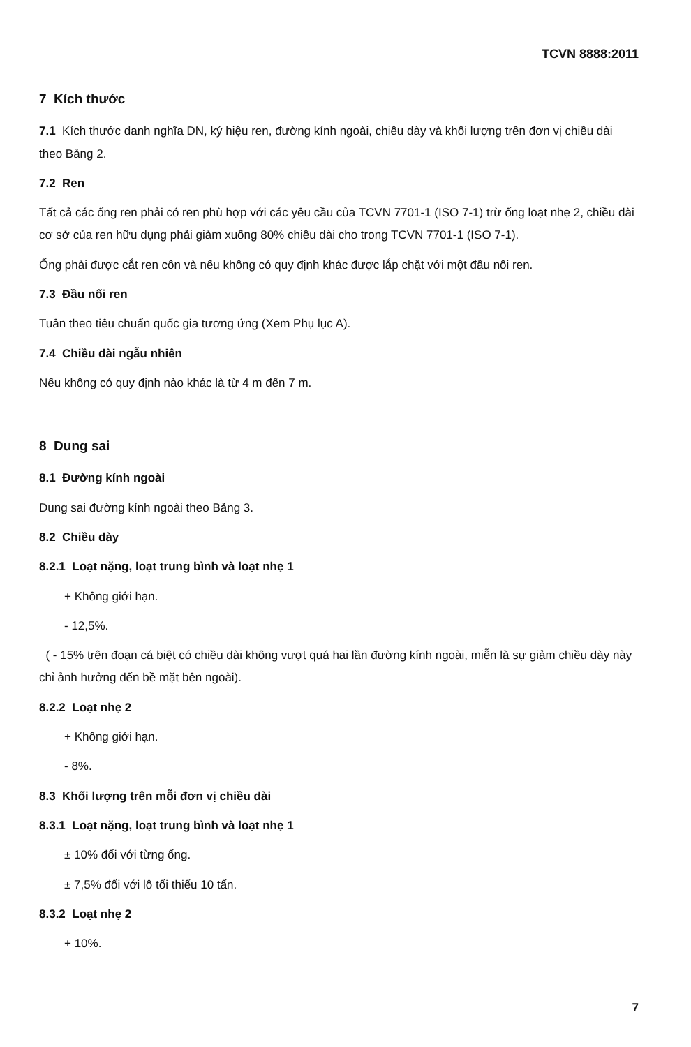TCVN 8888:2011
7 Kích thước
7.1 Kích thước danh nghĩa DN, ký hiệu ren, đường kính ngoài, chiều dày và khối lượng trên đơn vị chiều dài theo Bảng 2.
7.2 Ren
Tất cả các ống ren phải có ren phù hợp với các yêu cầu của TCVN 7701-1 (ISO 7-1) trừ ống loạt nhẹ 2, chiều dài cơ sở của ren hữu dụng phải giảm xuống 80% chiều dài cho trong TCVN 7701-1 (ISO 7-1).
Ống phải được cắt ren côn và nếu không có quy định khác được lắp chặt với một đầu nối ren.
7.3 Đầu nối ren
Tuân theo tiêu chuẩn quốc gia tương ứng (Xem Phụ lục A).
7.4 Chiều dài ngẫu nhiên
Nếu không có quy định nào khác là từ 4 m đến 7 m.
8 Dung sai
8.1 Đường kính ngoài
Dung sai đường kính ngoài theo Bảng 3.
8.2 Chiều dày
8.2.1 Loạt nặng, loạt trung bình và loạt nhẹ 1
+ Không giới hạn.
- 12,5%.
( - 15% trên đoạn cá biệt có chiều dài không vượt quá hai lần đường kính ngoài, miễn là sự giảm chiều dày này chỉ ảnh hưởng đến bề mặt bên ngoài).
8.2.2 Loạt nhẹ 2
+ Không giới hạn.
- 8%.
8.3 Khối lượng trên mỗi đơn vị chiều dài
8.3.1 Loạt nặng, loạt trung bình và loạt nhẹ 1
± 10% đối với từng ống.
± 7,5% đối với lô tối thiểu 10 tấn.
8.3.2 Loạt nhẹ 2
+ 10%.
7